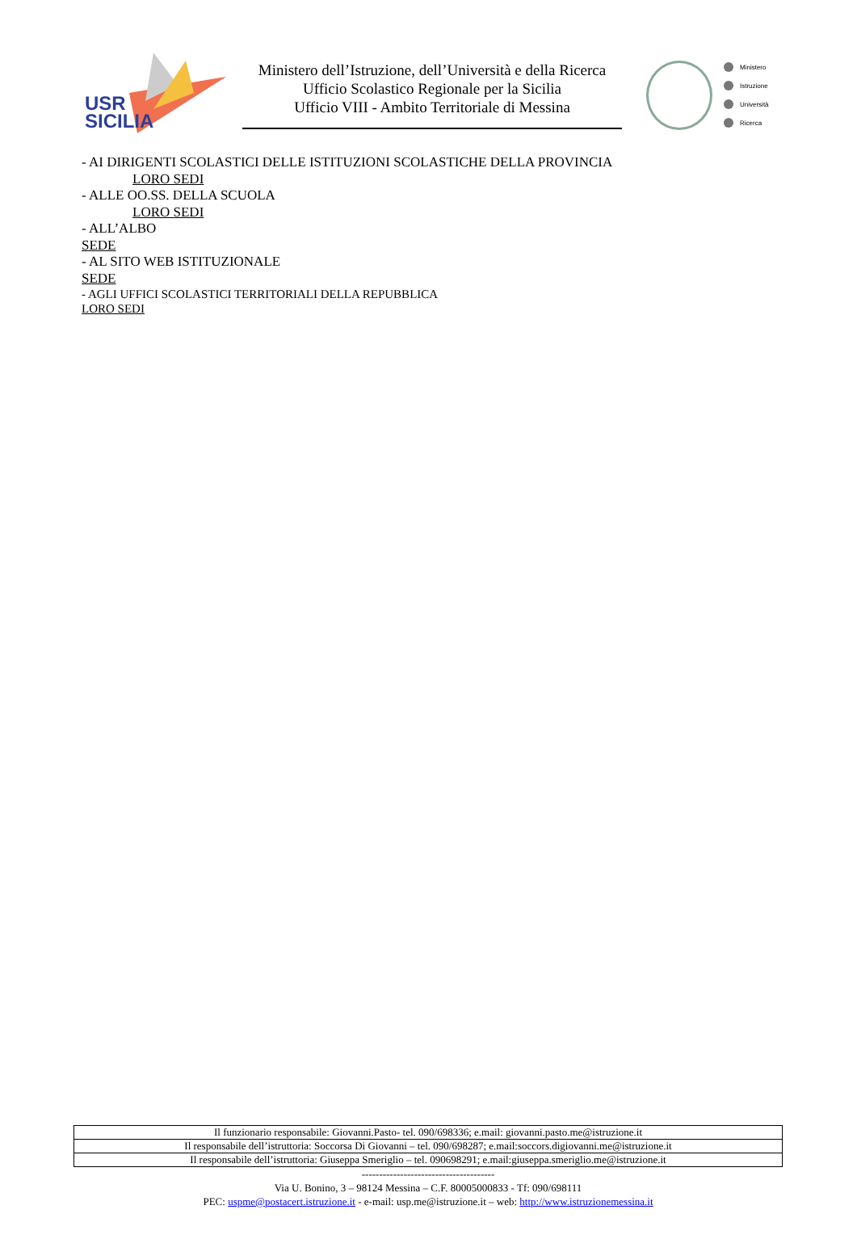USR
SICILIA
Ministero dell’Istruzione, dell’Università e della Ricerca
Ufficio Scolastico Regionale per la Sicilia
Ufficio VIII - Ambito Territoriale di Messina
Ministero
Istruzione
Università
Ricerca
- AI DIRIGENTI SCOLASTICI DELLE ISTITUZIONI SCOLASTICHE DELLA PROVINCIA
LORO SEDI
- ALLE OO.SS. DELLA SCUOLA
LORO SEDI
- ALL’ALBO
SEDE
- AL SITO WEB ISTITUZIONALE
SEDE
- AGLI UFFICI SCOLASTICI TERRITORIALI DELLA REPUBBLICA
LORO SEDI
| Il funzionario responsabile: Giovanni.Pasto- tel. 090/698336; e.mail: giovanni.pasto.me@istruzione.it |
| Il responsabile dell’istruttoria: Soccorsa Di Giovanni – tel. 090/698287; e.mail:soccors.digiovanni.me@istruzione.it |
| Il responsabile dell’istruttoria: Giuseppa Smeriglio – tel. 090698291; e.mail:giuseppa.smeriglio.me@istruzione.it |
--------------------------------------
Via U. Bonino, 3 – 98124 Messina – C.F. 80005000833 - Tf: 090/698111
PEC: uspme@postacert.istruzione.it - e-mail: usp.me@istruzione.it – web: http://www.istruzionemessina.it